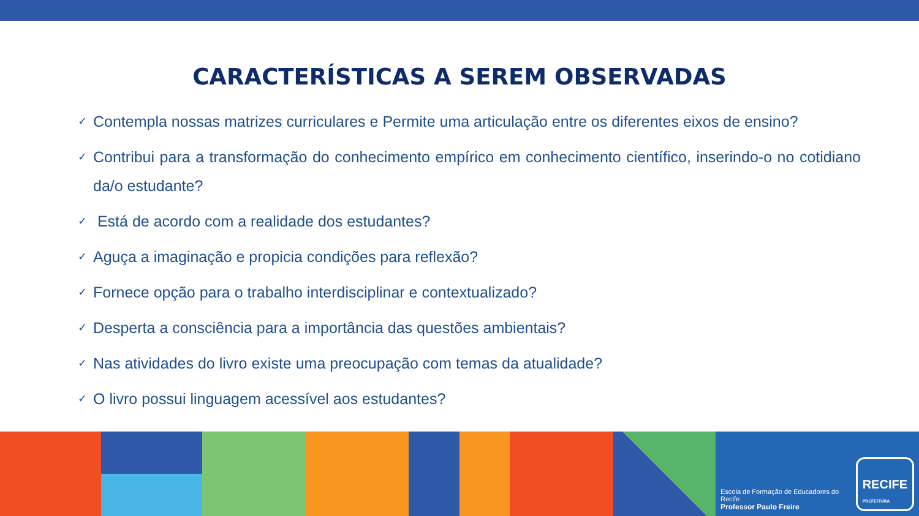CARACTERÍSTICAS A SEREM OBSERVADAS
✓ Contempla nossas matrizes curriculares e Permite uma articulação entre os diferentes eixos de ensino?
✓ Contribui para a transformação do conhecimento empírico em conhecimento científico, inserindo-o no cotidiano da/o estudante?
✓ Está de acordo com a realidade dos estudantes?
✓ Aguça a imaginação e propicia condições para reflexão?
✓ Fornece opção para o trabalho interdisciplinar e contextualizado?
✓ Desperta a consciência para a importância das questões ambientais?
✓ Nas atividades do livro existe uma preocupação com temas da atualidade?
✓ O livro possui linguagem acessível aos estudantes?
Escola de Formação de Educadores do Recife
Professor Paulo Freire RECIFE
PREFEITURA